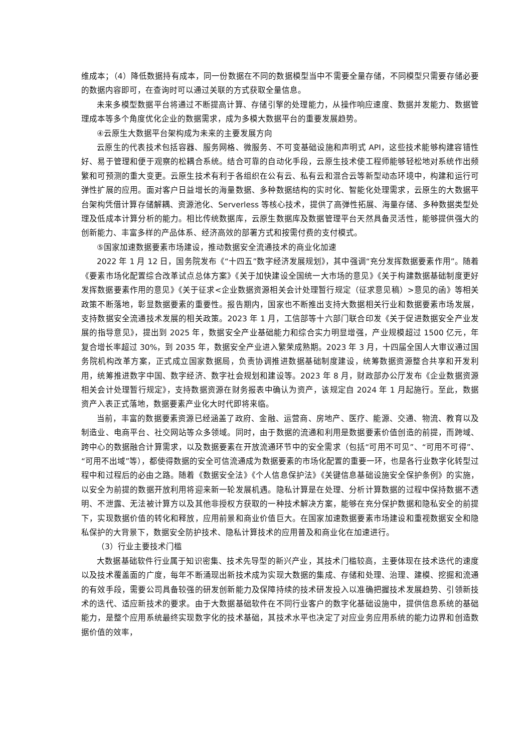维成本；（4）降低数据持有成本，同一份数据在不同的数据模型当中不需要全量存储，不同模型只需要存储必要的数据内容即可，在查询时可以通过关联的方式获取全量信息。
未来多模型数据平台将通过不断提高计算、存储引擎的处理能力，从操作响应速度、数据并发能力、数据管理成本等多个角度优化企业的数据需求，成为多模大数据平台的重要发展趋势。
④云原生大数据平台架构成为未来的主要发展方向
云原生的代表技术包括容器、服务网格、微服务、不可变基础设施和声明式 API，这些技术能够构建容错性好、易于管理和便于观察的松耦合系统。结合可靠的自动化手段，云原生技术使工程师能够轻松地对系统作出频繁和可预测的重大变更。云原生技术有利于各组织在公有云、私有云和混合云等新型动态环境中，构建和运行可弹性扩展的应用。面对客户日益增长的海量数据、多种数据结构的实时化、智能化处理需求，云原生的大数据平台架构凭借计算存储解耦、资源池化、Serverless 等核心技术，提供了高弹性拓展、海量存储、多种数据类型处理及低成本计算分析的能力。相比传统数据库，云原生数据库及数据管理平台天然具备灵活性，能够提供强大的创新能力、丰富多样的产品体系、经济高效的部署方式和按需付费的支付模式。
⑤国家加速数据要素市场建设，推动数据安全流通技术的商业化加速
2022 年 1 月 12 日，国务院发布《“十四五”数字经济发展规划》，其中强调“充分发挥数据要素作用”。随着《要素市场化配置综合改革试点总体方案》《关于加快建设全国统一大市场的意见》《关于构建数据基础制度更好发挥数据要素作用的意见》《关于征求<企业数据资源相关会计处理暂行规定（征求意见稿）>意见的函》等相关政策不断落地，彰显数据要素的重要性。报告期内，国家也不断推出支持大数据相关行业和数据要素市场发展，支持数据安全流通技术发展的相关政策。2023 年 1 月，工信部等十六部门联合印发《关于促进数据安全产业发展的指导意见》，提出到 2025 年，数据安全产业基础能力和综合实力明显增强，产业规模超过 1500 亿元，年复合增长率超过 30%，到 2035 年，数据安全产业进入繁荣成熟期。2023 年 3 月，十四届全国人大审议通过国务院机构改革方案，正式成立国家数据局，负责协调推进数据基础制度建设，统筹数据资源整合共享和开发利用，统筹推进数字中国、数字经济、数字社会规划和建设等。2023 年 8 月，财政部办公厅发布《企业数据资源相关会计处理暂行规定》，支持数据资源在财务报表中确认为资产，该规定自 2024 年 1 月起施行。至此，数据资产入表正式落地，数据要素产业化大时代即将来临。
当前，丰富的数据要素资源已经涵盖了政府、金融、运营商、房地产、医疗、能源、交通、物流、教育以及制造业、电商平台、社交网站等众多领域。同时，由于数据的流通和利用是数据要素价值创造的前提，而跨域、跨中心的数据融合计算需求，以及数据要素在开放流通环节中的安全需求（包括“可用不可见”、“可用不可得”、“可用不出域”等），都使得数据的安全可信流通成为数据要素的市场化配置的重要一环，也是各行业数字化转型过程中和过程后的必由之路。随着《数据安全法》《个人信息保护法》《关键信息基础设施安全保护条例》的实施，以安全为前提的数据开放利用将迎来新一轮发展机遇。隐私计算是在处理、分析计算数据的过程中保持数据不透明、不泄露、无法被计算方以及其他非授权方获取的一种技术解决方案，能够在充分保护数据和隐私安全的前提下，实现数据价值的转化和释放，应用前景和商业价值巨大。在国家加速数据要素市场建设和重视数据安全和隐私保护的大背景下，数据安全防护技术、隐私计算技术的应用普及和商业化在加速进行。
（3）行业主要技术门槛
大数据基础软件行业属于知识密集、技术先导型的新兴产业，其技术门槛较高，主要体现在技术迭代的速度以及技术覆盖面的广度，每年不断涌现出新技术成为实现大数据的集成、存储和处理、治理、建模、挖掘和流通的有效手段，需要公司具备较强的研发创新能力及保障持续的技术研发投入以准确把握技术发展趋势、引领新技术的迭代、适应新技术的要求。由于大数据基础软件在不同行业客户的数字化基础设施中，提供信息系统的基础能力，是整个应用系统最终实现数字化的技术基础，其技术水平也决定了对应业务应用系统的能力边界和创造数据价值的效率，